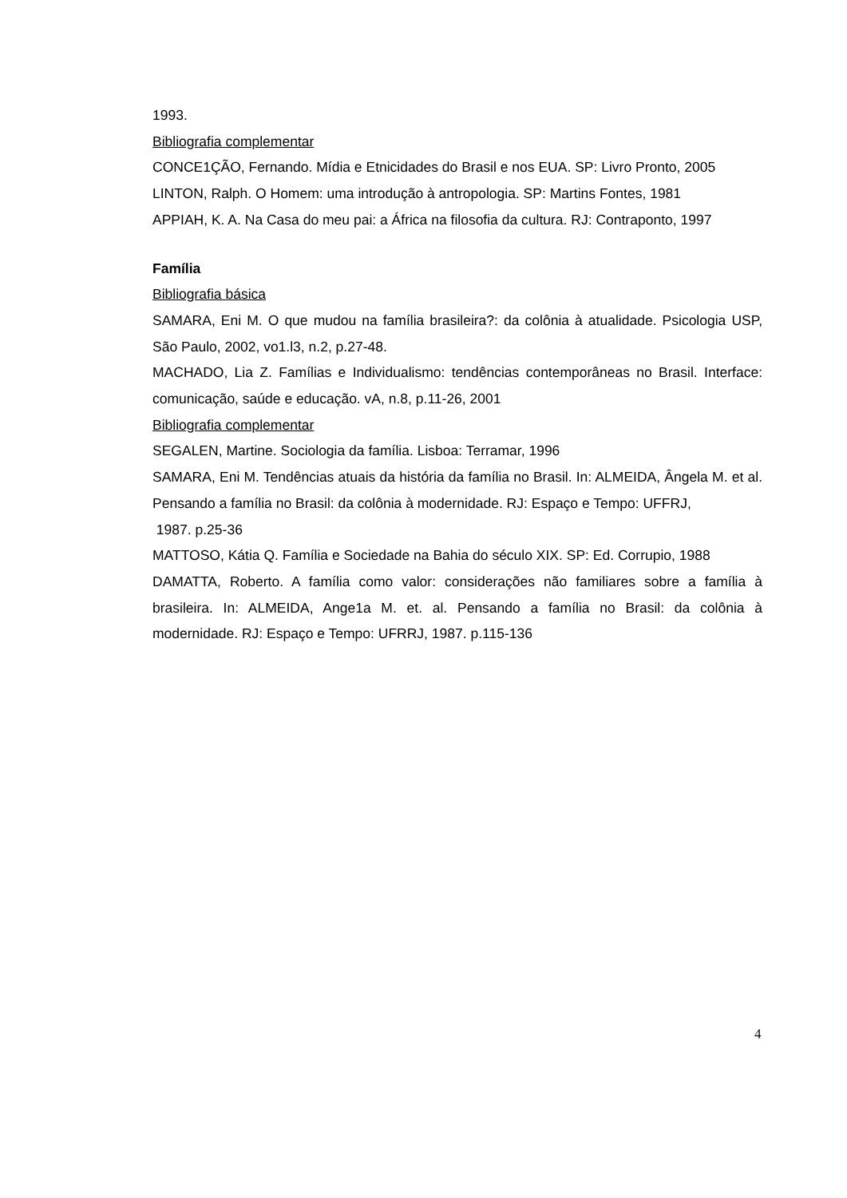1993.
Bibliografia complementar
CONCE1ÇÃO, Fernando. Mídia e Etnicidades do Brasil e nos EUA. SP: Livro Pronto, 2005
LINTON, Ralph. O Homem: uma introdução à antropologia. SP: Martins Fontes, 1981
APPIAH, K. A. Na Casa do meu pai: a África na filosofia da cultura. RJ: Contraponto, 1997
Família
Bibliografia básica
SAMARA, Eni M. O que mudou na família brasileira?: da colônia à atualidade. Psicologia USP, São Paulo, 2002, vo1.l3, n.2, p.27-48.
MACHADO, Lia Z. Famílias e Individualismo: tendências contemporâneas no Brasil. Interface: comunicação, saúde e educação. vA, n.8, p.11-26, 2001
Bibliografia complementar
SEGALEN, Martine. Sociologia da família. Lisboa: Terramar, 1996
SAMARA, Eni M. Tendências atuais da história da família no Brasil. In: ALMEIDA, Ângela M. et al. Pensando a família no Brasil: da colônia à modernidade. RJ: Espaço e Tempo: UFFRJ,
1987. p.25-36
MATTOSO, Kátia Q. Família e Sociedade na Bahia do século XIX. SP: Ed. Corrupio, 1988
DAMATTA, Roberto. A família como valor: considerações não familiares sobre a família à brasileira. In: ALMEIDA, Ange1a M. et. al. Pensando a família no Brasil: da colônia à modernidade. RJ: Espaço e Tempo: UFRRJ, 1987. p.115-136
4